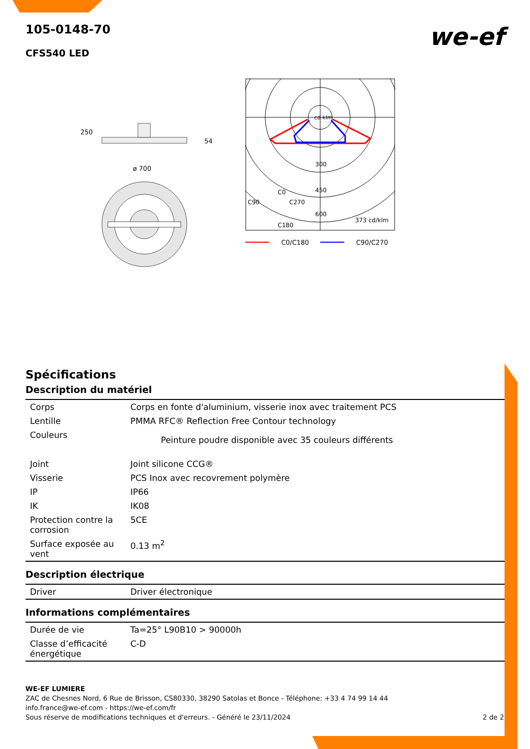we-ef
105-0148-70
CFS540 LED
250
54
ø 700
cd klm
300
450
600
C0
C90
C270
C180
373 cd/klm
C0/C180
C90/C270
Spécifications
Description du matériel
| Corps | Corps en fonte d'aluminium, visserie inox avec traitement PCS |
| Lentille | PMMA RFC® Reflection Free Contour technology |
| Couleurs | Peinture poudre disponible avec 35 couleurs différents |
| Joint | Joint silicone CCG® |
| Visserie | PCS Inox avec recovrement polymère |
| IP | IP66 |
| IK | IK08 |
| Protection contre la corrosion | 5CE |
| Surface exposée au vent | 0.13 m<sup>2</sup> |
Description électrique
| Driver | Driver électronique |
Informations complémentaires
| Durée de vie | Ta=25° L90B10 > 90000h |
| Classe d’efficacité énergétique | C-D |
WE-EF LUMIERE
ZAC de Chesnes Nord, 6 Rue de Brisson, CS80330, 38290 Satolas et Bonce - Téléphone: +33 4 74 99 14 44
info.france@we-ef.com - https://we-ef.com/fr
Sous réserve de modifications techniques et d'erreurs. - Généré le 23/11/2024 2 de 2